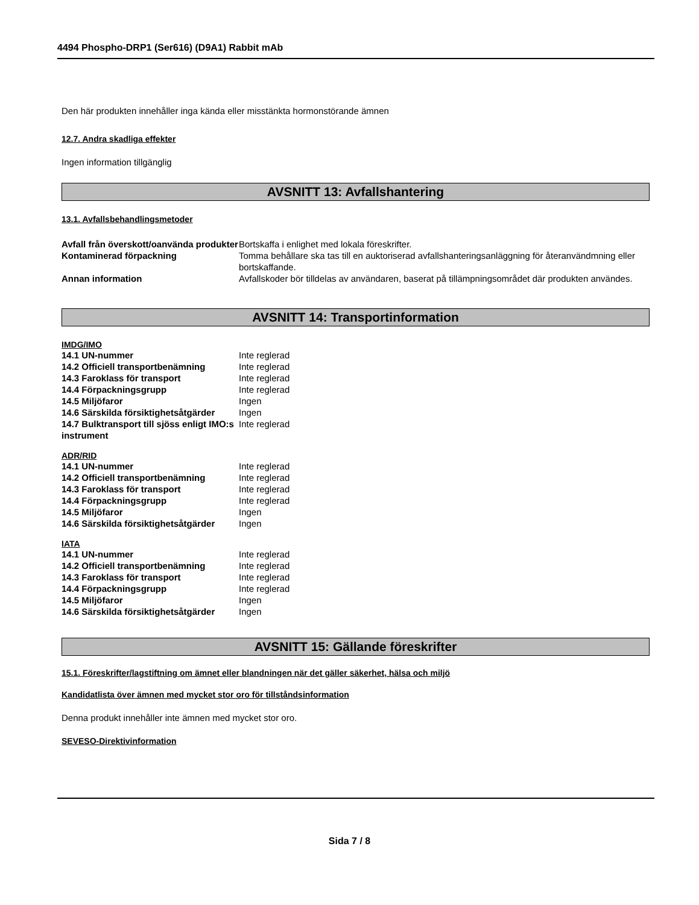4494 Phospho-DRP1 (Ser616) (D9A1) Rabbit mAb
Den här produkten innehåller inga kända eller misstänkta hormonstörande ämnen
12.7. Andra skadliga effekter
Ingen information tillgänglig
AVSNITT 13: Avfallshantering
13.1. Avfallsbehandlingsmetoder
| Avfall från överskott/oanvända produkter | Bortskaffa i enlighet med lokala föreskrifter. |
| Kontaminerad förpackning | Tomma behållare ska tas till en auktoriserad avfallshanteringsanläggning för återanvändmning eller bortskaffande. |
| Annan information | Avfallskoder bör tilldelas av användaren, baserat på tillämpningsområdet där produkten användes. |
AVSNITT 14: Transportinformation
IMDG/IMO
| 14.1 UN-nummer | Inte reglerad |
| 14.2 Officiell transportbenämning | Inte reglerad |
| 14.3 Faroklass för transport | Inte reglerad |
| 14.4 Förpackningsgrupp | Inte reglerad |
| 14.5 Miljöfaror | Ingen |
| 14.6 Särskilda försiktighetsåtgärder | Ingen |
| 14.7 Bulktransport till sjöss enligt IMO:s instrument | Inte reglerad |
ADR/RID
| 14.1 UN-nummer | Inte reglerad |
| 14.2 Officiell transportbenämning | Inte reglerad |
| 14.3 Faroklass för transport | Inte reglerad |
| 14.4 Förpackningsgrupp | Inte reglerad |
| 14.5 Miljöfaror | Ingen |
| 14.6 Särskilda försiktighetsåtgärder | Ingen |
IATA
| 14.1 UN-nummer | Inte reglerad |
| 14.2 Officiell transportbenämning | Inte reglerad |
| 14.3 Faroklass för transport | Inte reglerad |
| 14.4 Förpackningsgrupp | Inte reglerad |
| 14.5 Miljöfaror | Ingen |
| 14.6 Särskilda försiktighetsåtgärder | Ingen |
AVSNITT 15: Gällande föreskrifter
15.1. Föreskrifter/lagstiftning om ämnet eller blandningen när det gäller säkerhet, hälsa och miljö
Kandidatlista över ämnen med mycket stor oro för tillståndsinformation
Denna produkt innehåller inte ämnen med mycket stor oro.
SEVESO-Direktivinformation
Sida 7 / 8